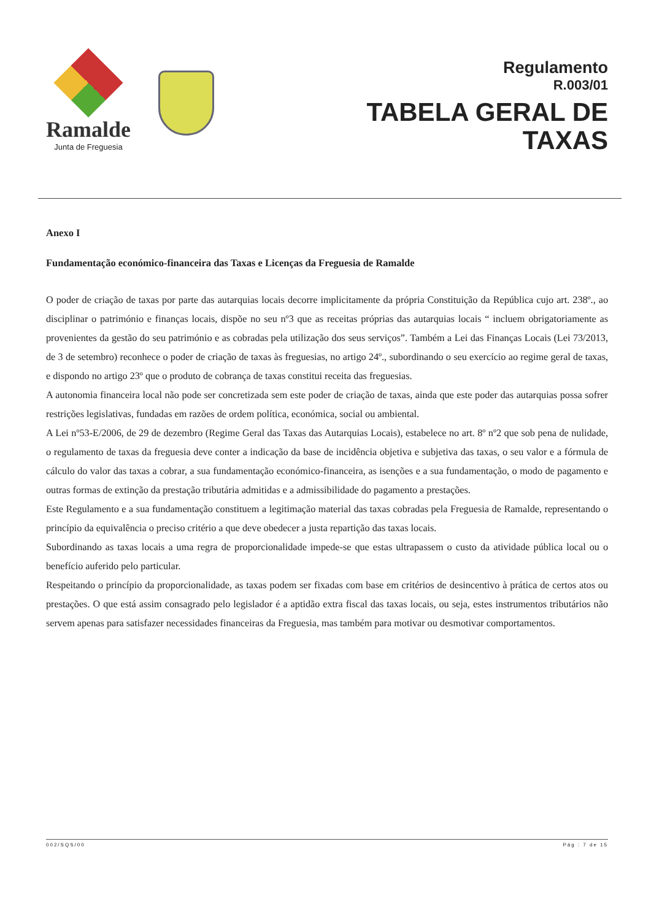Ramalde
Junta de Freguesia
Regulamento
R.003/01
TABELA GERAL DE
TAXAS
Anexo I
Fundamentação económico-financeira das Taxas e Licenças da Freguesia de Ramalde
O poder de criação de taxas por parte das autarquias locais decorre implicitamente da própria Constituição da República cujo art. 238º., ao disciplinar o património e finanças locais, dispõe no seu nº3 que as receitas próprias das autarquias locais “ incluem obrigatoriamente as provenientes da gestão do seu património e as cobradas pela utilização dos seus serviços”. Também a Lei das Finanças Locais (Lei 73/2013, de 3 de setembro) reconhece o poder de criação de taxas às freguesias, no artigo 24º., subordinando o seu exercício ao regime geral de taxas, e dispondo no artigo 23º que o produto de cobrança de taxas constitui receita das freguesias.
A autonomia financeira local não pode ser concretizada sem este poder de criação de taxas, ainda que este poder das autarquias possa sofrer restrições legislativas, fundadas em razões de ordem política, económica, social ou ambiental.
A Lei nº53-E/2006, de 29 de dezembro (Regime Geral das Taxas das Autarquias Locais), estabelece no art. 8º nº2 que sob pena de nulidade, o regulamento de taxas da freguesia deve conter a indicação da base de incidência objetiva e subjetiva das taxas, o seu valor e a fórmula de cálculo do valor das taxas a cobrar, a sua fundamentação económico-financeira, as isenções e a sua fundamentação, o modo de pagamento e outras formas de extinção da prestação tributária admitidas e a admissibilidade do pagamento a prestações.
Este Regulamento e a sua fundamentação constituem a legitimação material das taxas cobradas pela Freguesia de Ramalde, representando o princípio da equivalência o preciso critério a que deve obedecer a justa repartição das taxas locais.
Subordinando as taxas locais a uma regra de proporcionalidade impede-se que estas ultrapassem o custo da atividade pública local ou o benefício auferido pelo particular.
Respeitando o princípio da proporcionalidade, as taxas podem ser fixadas com base em critérios de desincentivo à prática de certos atos ou prestações. O que está assim consagrado pelo legislador é a aptidão extra fiscal das taxas locais, ou seja, estes instrumentos tributários não servem apenas para satisfazer necessidades financeiras da Freguesia, mas também para motivar ou desmotivar comportamentos.
002/SQS/00 Pág : 7 de 15